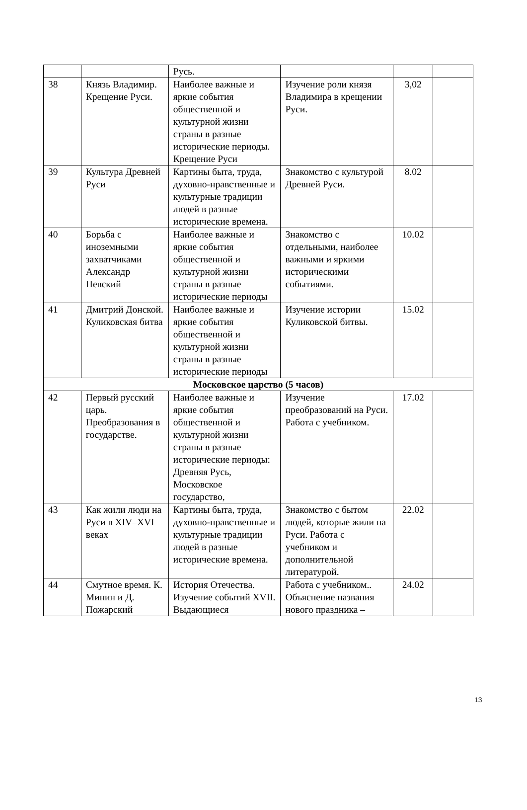| | | Русь. | | | |
| 38 | Князь Владимир. Крещение Руси. | Наиболее важные и яркие события общественной и культурной жизни страны в разные исторические периоды. Крещение Руси | Изучение роли князя Владимира в крещении Руси. | 3,02 | |
| 39 | Культура Древней Руси | Картины быта, труда, духовно-нравственные и культурные традиции людей в разные исторические времена. | Знакомство с культурой Древней Руси. | 8.02 | |
| 40 | Борьба с иноземными захватчиками Александр Невский | Наиболее важные и яркие события общественной и культурной жизни страны в разные исторические периоды | Знакомство с отдельными, наиболее важными и яркими историческими событиями. | 10.02 | |
| 41 | Дмитрий Донской. Куликовская битва | Наиболее важные и яркие события общественной и культурной жизни страны в разные исторические периоды | Изучение истории Куликовской битвы. | 15.02 | |
| Московское царство (5 часов) | | | | | |
| 42 | Первый русский царь. Преобразования в государстве. | Наиболее важные и яркие события общественной и культурной жизни страны в разные исторические периоды: Древняя Русь, Московское государство, | Изучение преобразований на Руси. Работа с учебником. | 17.02 | |
| 43 | Как жили люди на Руси в XIV–XVI веках | Картины быта, труда, духовно-нравственные и культурные традиции людей в разные исторические времена. | Знакомство с бытом людей, которые жили на Руси. Работа с учебником и дополнительной литературой. | 22.02 | |
| 44 | Смутное время. К. Минин и Д. Пожарский | История Отечества. Изучение событий XVII. Выдающиеся | Работа с учебником.. Объяснение названия нового праздника – | 24.02 | |
13